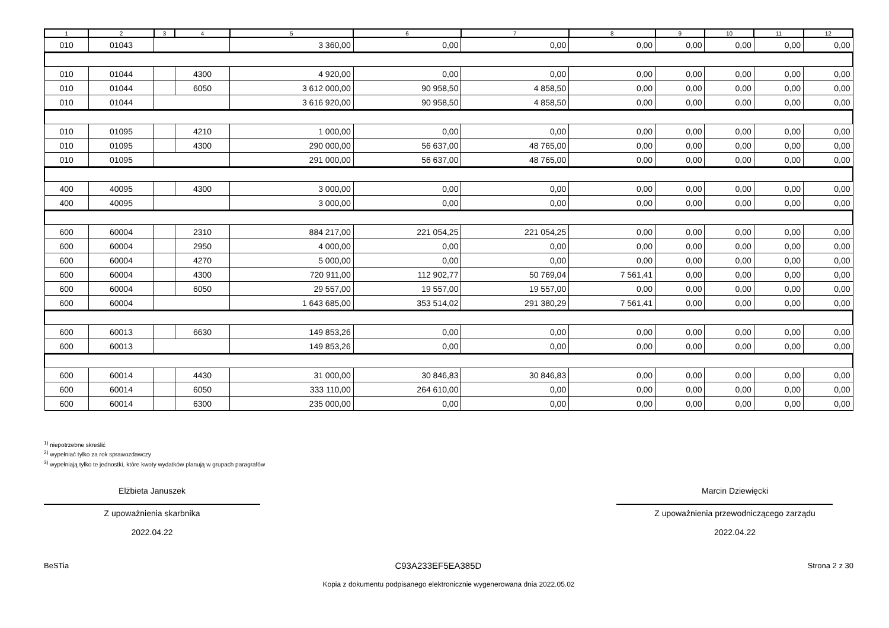| 1 | 2 | 3 | 4 | 5 | 6 | 7 | 8 | 9 | 10 | 11 | 12 |
| --- | --- | --- | --- | --- | --- | --- | --- | --- | --- | --- | --- |
| 010 | 01043 | | | 3 360,00 | 0,00 | 0,00 | 0,00 | 0,00 | 0,00 | 0,00 | 0,00 |
| 010 | 01044 | | 4300 | 4 920,00 | 0,00 | 0,00 | 0,00 | 0,00 | 0,00 | 0,00 | 0,00 |
| 010 | 01044 | | 6050 | 3 612 000,00 | 90 958,50 | 4 858,50 | 0,00 | 0,00 | 0,00 | 0,00 | 0,00 |
| 010 | 01044 | | | 3 616 920,00 | 90 958,50 | 4 858,50 | 0,00 | 0,00 | 0,00 | 0,00 | 0,00 |
| 010 | 01095 | | 4210 | 1 000,00 | 0,00 | 0,00 | 0,00 | 0,00 | 0,00 | 0,00 | 0,00 |
| 010 | 01095 | | 4300 | 290 000,00 | 56 637,00 | 48 765,00 | 0,00 | 0,00 | 0,00 | 0,00 | 0,00 |
| 010 | 01095 | | | 291 000,00 | 56 637,00 | 48 765,00 | 0,00 | 0,00 | 0,00 | 0,00 | 0,00 |
| 400 | 40095 | | 4300 | 3 000,00 | 0,00 | 0,00 | 0,00 | 0,00 | 0,00 | 0,00 | 0,00 |
| 400 | 40095 | | | 3 000,00 | 0,00 | 0,00 | 0,00 | 0,00 | 0,00 | 0,00 | 0,00 |
| 600 | 60004 | | 2310 | 884 217,00 | 221 054,25 | 221 054,25 | 0,00 | 0,00 | 0,00 | 0,00 | 0,00 |
| 600 | 60004 | | 2950 | 4 000,00 | 0,00 | 0,00 | 0,00 | 0,00 | 0,00 | 0,00 | 0,00 |
| 600 | 60004 | | 4270 | 5 000,00 | 0,00 | 0,00 | 0,00 | 0,00 | 0,00 | 0,00 | 0,00 |
| 600 | 60004 | | 4300 | 720 911,00 | 112 902,77 | 50 769,04 | 7 561,41 | 0,00 | 0,00 | 0,00 | 0,00 |
| 600 | 60004 | | 6050 | 29 557,00 | 19 557,00 | 19 557,00 | 0,00 | 0,00 | 0,00 | 0,00 | 0,00 |
| 600 | 60004 | | | 1 643 685,00 | 353 514,02 | 291 380,29 | 7 561,41 | 0,00 | 0,00 | 0,00 | 0,00 |
| 600 | 60013 | | 6630 | 149 853,26 | 0,00 | 0,00 | 0,00 | 0,00 | 0,00 | 0,00 | 0,00 |
| 600 | 60013 | | | 149 853,26 | 0,00 | 0,00 | 0,00 | 0,00 | 0,00 | 0,00 | 0,00 |
| 600 | 60014 | | 4430 | 31 000,00 | 30 846,83 | 30 846,83 | 0,00 | 0,00 | 0,00 | 0,00 | 0,00 |
| 600 | 60014 | | 6050 | 333 110,00 | 264 610,00 | 0,00 | 0,00 | 0,00 | 0,00 | 0,00 | 0,00 |
| 600 | 60014 | | 6300 | 235 000,00 | 0,00 | 0,00 | 0,00 | 0,00 | 0,00 | 0,00 | 0,00 |
<sup>1)</sup> niepotrzebne skreślić
<sup>2)</sup> wypełniać tylko za rok sprawozdawczy
<sup>3)</sup> wypełniają tylko te jednostki, które kwoty wydatków planują w grupach paragrafów
Elżbieta Januszek
Z upoważnienia skarbnika
2022.04.22
Marcin Dziewięcki
Z upoważnienia przewodniczącego zarządu
2022.04.22
BeSTia C93A233EF5EA385D Strona 2 z 30
Kopia z dokumentu podpisanego elektronicznie wygenerowana dnia 2022.05.02